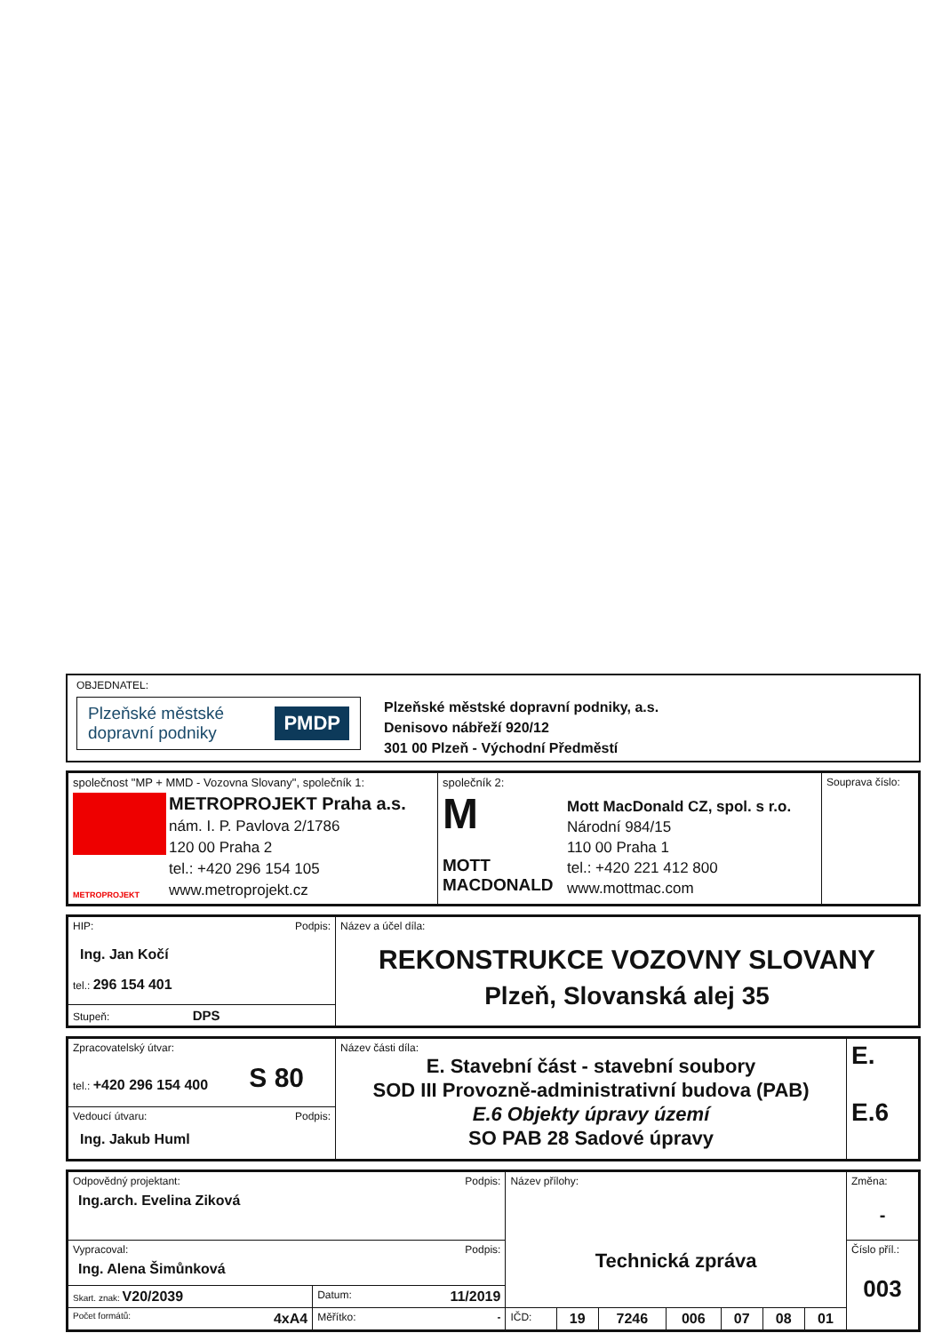OBJEDNATEL:
Plzeňské městské
dopravní podniky
PMDP
Plzeňské městské dopravní podniky, a.s.
Denisovo nábřeží 920/12
301 00 Plzeň - Východní Předměstí
| společnost "MP + MMD - Vozovna Slovany", společník 1: METROPROJEKT METROPROJEKT Praha a.s. nám. I. P. Pavlova 2/1786 120 00 Praha 2 tel.: +420 296 154 105 www.metroprojekt.cz | společník 2: M MOTT MACDONALD Mott MacDonald CZ, spol. s r.o. Národní 984/15 110 00 Praha 1 tel.: +420 221 412 800 www.mottmac.com | Souprava číslo: |
| HIP: Podpis: Ing. Jan Kočí tel.: 296 154 401 | Název a účel díla: REKONSTRUKCE VOZOVNY SLOVANY Plzeň, Slovanská alej 35 |
| Stupeň: DPS | |
| Zpracovatelský útvar: tel.: +420 296 154 400 S 80 | Název části díla: E. Stavební část - stavební soubory SOD III Provozně-administrativní budova (PAB) E.6 Objekty úpravy území SO PAB 28 Sadové úpravy | E. E.6 |
| Vedoucí útvaru: Podpis: Ing. Jakub Huml | | |
| Odpovědný projektant: Podpis: Ing.arch. Evelina Ziková | | Název přílohy: Technická zpráva | | | | | | | Změna: - |
| Vypracoval: Podpis: Ing. Alena Šimůnková | | | | | | | | | Číslo příl.: 003 |
| Skart. znak: V20/2039 | Datum: 11/2019 | | | | | | | | |
| Počet formátů: 4xA4 | Měřítko: - | IČD: | 19 | 7246 | 006 | 07 | 08 | 01 | |